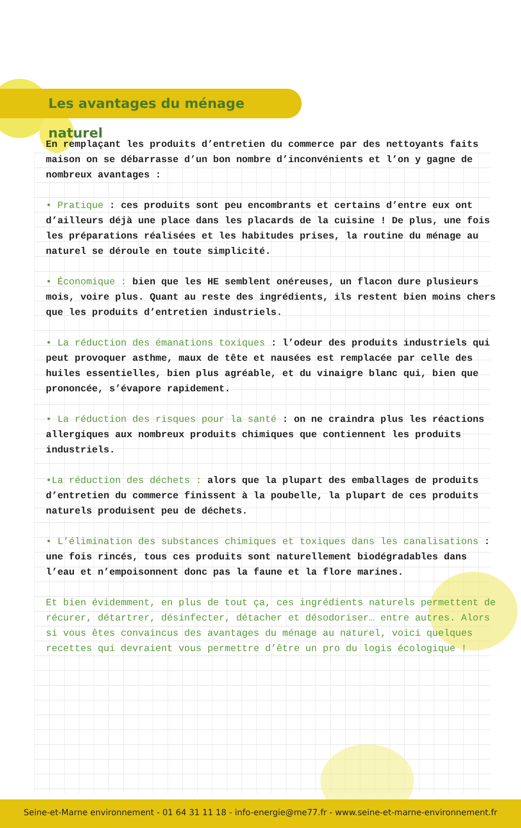Les avantages du ménage naturel
En remplaçant les produits d’entretien du commerce par des nettoyants faits maison on se débarrasse d’un bon nombre d’inconvénients et l’on y gagne de nombreux avantages :
• Pratique : ces produits sont peu encombrants et certains d’entre eux ont d’ailleurs déjà une place dans les placards de la cuisine ! De plus, une fois les préparations réalisées et les habitudes prises, la routine du ménage au naturel se déroule en toute simplicité.
• Économique : bien que les HE semblent onéreuses, un flacon dure plusieurs mois, voire plus. Quant au reste des ingrédients, ils restent bien moins chers que les produits d’entretien industriels.
• La réduction des émanations toxiques : l’odeur des produits industriels qui peut provoquer asthme, maux de tête et nausées est remplacée par celle des huiles essentielles, bien plus agréable, et du vinaigre blanc qui, bien que prononcée, s’évapore rapidement.
• La réduction des risques pour la santé : on ne craindra plus les réactions allergiques aux nombreux produits chimiques que contiennent les produits industriels.
•La réduction des déchets : alors que la plupart des emballages de produits d’entretien du commerce finissent à la poubelle, la plupart de ces produits naturels produisent peu de déchets.
• L’élimination des substances chimiques et toxiques dans les canalisations : une fois rincés, tous ces produits sont naturellement biodégradables dans l’eau et n’empoisonnent donc pas la faune et la flore marines.
Et bien évidemment, en plus de tout ça, ces ingrédients naturels permettent de récurer, détartrer, désinfecter, détacher et désodoriser… entre autres. Alors si vous êtes convaincus des avantages du ménage au naturel, voici quelques recettes qui devraient vous permettre d’être un pro du logis écologique !
Seine-et-Marne environnement - 01 64 31 11 18 - info-energie@me77.fr - www.seine-et-marne-environnement.fr